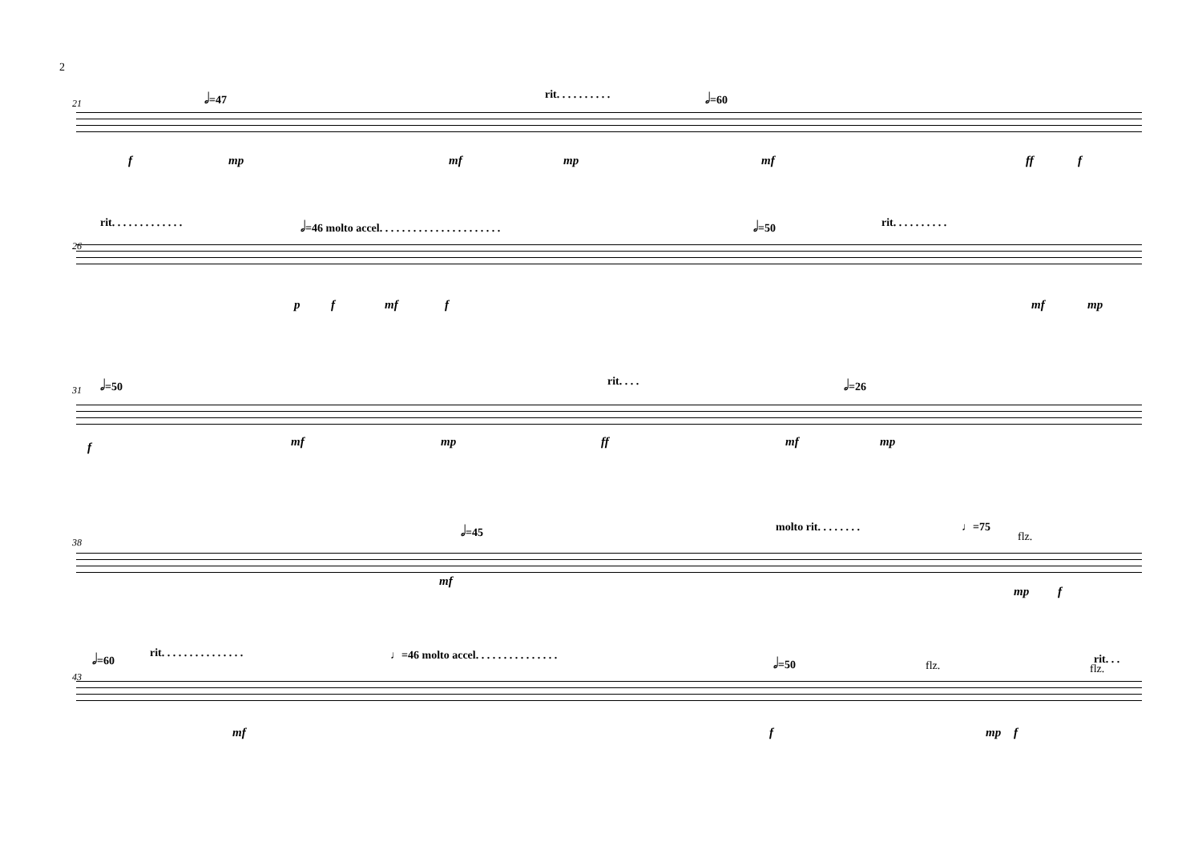2
21
𝅗𝅥=47 rit. . . . . . . . . . 𝅗𝅥=60
f mp mf mp mf ff f
26
rit. . . . . . . . . . . . .
𝅗𝅥=46 molto accel. . . . . . . . . . . . . . . . . . . . . .
𝅗𝅥=50 rit. . . . . . . . . .
p f mf f mf mp
31
𝅗𝅥=50 rit. . . . 𝅗𝅥=26
f mf mp ff mf mp
38
𝅗𝅥=45 molto rit. . . . . . . . ♩=75
flz.
mf
mp f
43
𝅗𝅥=60
rit. . . . . . . . . . . . . . .
♩=46 molto accel. . . . . . . . . . . . . . .
𝅗𝅥=50 flz. rit. . .
flz.
mf f mp f